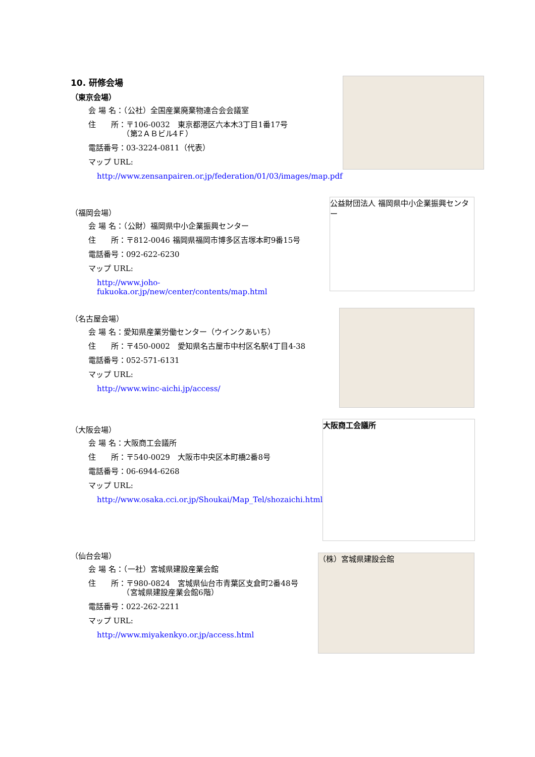10. 研修会場
（東京会場）
会 場 名：（公社）全国産業廃棄物連合会会議室
住　　所：〒106-0032　東京都港区六本木3丁目1番17号
　　　　　（第2ＡＢビル4Ｆ）
電話番号：03-3224-0811（代表）
マップ URL:
http://www.zensanpairen.or.jp/federation/01/03/images/map.pdf
（福岡会場）
会 場 名：（公財）福岡県中小企業振興センター
住　　所：〒812-0046 福岡県福岡市博多区吉塚本町9番15号
電話番号：092-622-6230
マップ URL:
http://www.joho-fukuoka.or.jp/new/center/contents/map.html
公益財団法人 福岡県中小企業振興センター
（名古屋会場）
会 場 名：愛知県産業労働センター（ウインクあいち）
住　　所：〒450-0002　愛知県名古屋市中村区名駅4丁目4-38
電話番号：052-571-6131
マップ URL:
http://www.winc-aichi.jp/access/
（大阪会場）
会 場 名：大阪商工会議所
住　　所：〒540-0029　大阪市中央区本町橋2番8号
電話番号：06-6944-6268
マップ URL:
http://www.osaka.cci.or.jp/Shoukai/Map_Tel/shozaichi.html
大阪商工会議所
（仙台会場）
会 場 名：（一社）宮城県建設産業会館
住　　所：〒980-0824　宮城県仙台市青葉区支倉町2番48号
　　　　　（宮城県建設産業会館6階）
電話番号：022-262-2211
マップ URL:
http://www.miyakenkyo.or.jp/access.html
（株）宮城県建設会館